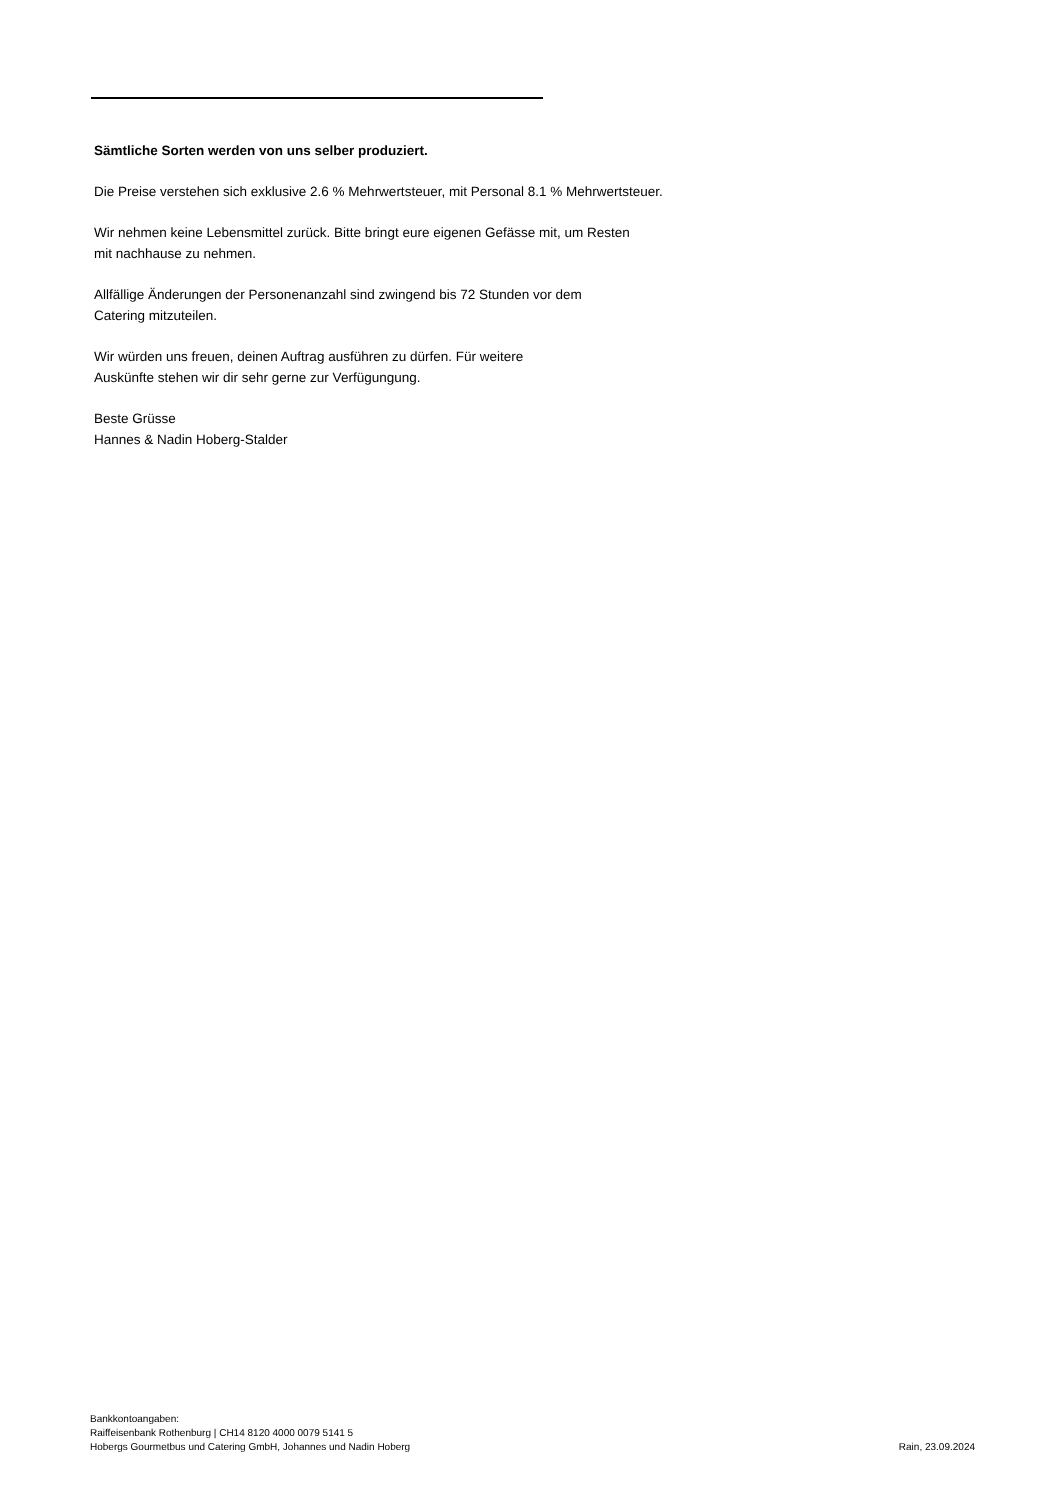Sämtliche Sorten werden von uns selber produziert.
Die Preise verstehen sich exklusive 2.6 % Mehrwertsteuer, mit Personal 8.1 % Mehrwertsteuer.
Wir nehmen keine Lebensmittel zurück. Bitte bringt eure eigenen Gefässe mit, um Resten
mit nachhause zu nehmen.
Allfällige Änderungen der Personenanzahl sind zwingend bis 72 Stunden vor dem
Catering mitzuteilen.
Wir würden uns freuen, deinen Auftrag ausführen zu dürfen. Für weitere
Auskünfte stehen wir dir sehr gerne zur Verfügungung.
Beste Grüsse
Hannes & Nadin Hoberg-Stalder
Bankkontoangaben:
Raiffeisenbank Rothenburg | CH14 8120 4000 0079 5141 5
Hobergs Gourmetbus und Catering GmbH, Johannes und Nadin Hoberg
Rain, 23.09.2024